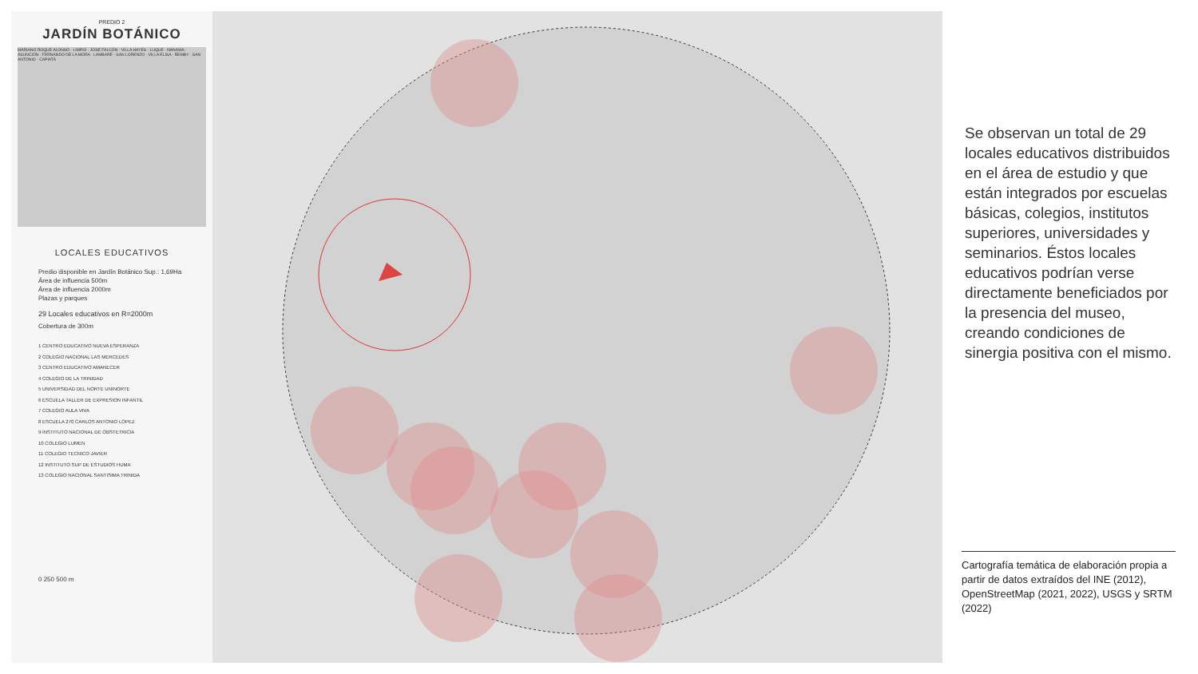PREDIO 2
JARDÍN BOTÁNICO
MARIANO ROQUE ALONSO · LIMPIO · JOSÉ FALCÓN · VILLA HAYES · LUQUE · NANAWA · ASUNCIÓN · FERNANDO DE LA MORA · LAMBARÉ · SAN LORENZO · VILLA ELISA · ÑEMBY · SAN ANTONIO · CAPIATÁ
LOCALES EDUCATIVOS
Predio disponible en Jardín Botánico Sup.: 1,69Ha
Área de influencia 500m
Área de influencia 2000m
Plazas y parques
29 Locales educativos en R=2000m
Cobertura de 300m
1 CENTRO EDUCATIVO NUEVA ESPERANZA
2 COLEGIO NACIONAL LAS MERCEDES
3 CENTRO EDUCATIVO AMANECER
4 COLEGIO DE LA TRINIDAD
5 UNIVERSIDAD DEL NORTE UNINORTE
6 ESCUELA TALLER DE EXPRESION INFANTIL
7 COLEGIO AULA VIVA
8 ESCUELA 270 CARLOS ANTONIO LOPEZ
9 INSTITUTO NACIONAL DE OBSTETRICIA
10 COLEGIO LUMEN
11 COLEGIO TECNICO JAVIER
12 INSTITUTO SUP DE ESTUDIOS HUMA
13 COLEGIO NACIONAL SANTISIMA TRINIDA
0 250 500 m
Se observan un total de 29 locales educativos distribuidos en el área de estudio y que están integrados por escuelas básicas, colegios, institutos superiores, universidades y seminarios. Éstos locales educativos podrían verse directamente beneficiados por la presencia del museo, creando condiciones de sinergia positiva con el mismo.
Cartografía temática de elaboración propia a partir de datos extraídos del INE (2012), OpenStreetMap (2021, 2022), USGS y SRTM (2022)